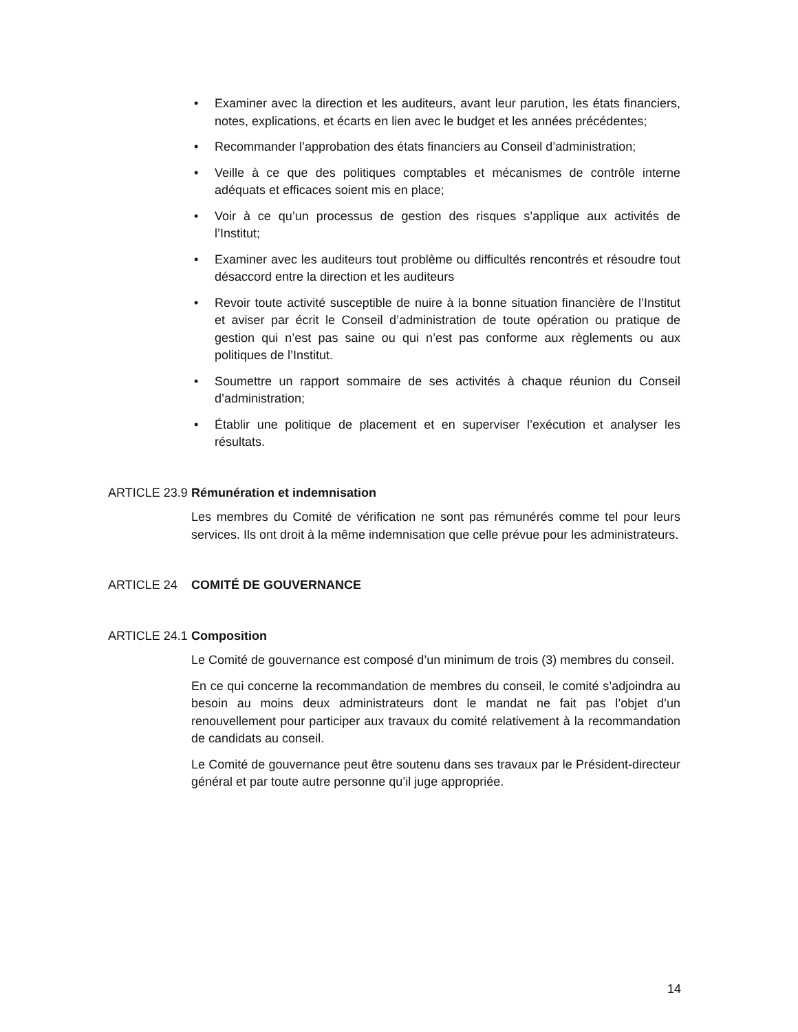• Examiner avec la direction et les auditeurs, avant leur parution, les états financiers, notes, explications, et écarts en lien avec le budget et les années précédentes;
• Recommander l’approbation des états financiers au Conseil d’administration;
• Veille à ce que des politiques comptables et mécanismes de contrôle interne adéquats et efficaces soient mis en place;
• Voir à ce qu’un processus de gestion des risques s’applique aux activités de l’Institut;
• Examiner avec les auditeurs tout problème ou difficultés rencontrés et résoudre tout désaccord entre la direction et les auditeurs
• Revoir toute activité susceptible de nuire à la bonne situation financière de l’Institut et aviser par écrit le Conseil d’administration de toute opération ou pratique de gestion qui n’est pas saine ou qui n’est pas conforme aux règlements ou aux politiques de l’Institut.
• Soumettre un rapport sommaire de ses activités à chaque réunion du Conseil d’administration;
• Établir une politique de placement et en superviser l’exécution et analyser les résultats.
ARTICLE 23.9 Rémunération et indemnisation
Les membres du Comité de vérification ne sont pas rémunérés comme tel pour leurs services. Ils ont droit à la même indemnisation que celle prévue pour les administrateurs.
ARTICLE 24 COMITÉ DE GOUVERNANCE
ARTICLE 24.1 Composition
Le Comité de gouvernance est composé d’un minimum de trois (3) membres du conseil.
En ce qui concerne la recommandation de membres du conseil, le comité s’adjoindra au besoin au moins deux administrateurs dont le mandat ne fait pas l’objet d’un renouvellement pour participer aux travaux du comité relativement à la recommandation de candidats au conseil.
Le Comité de gouvernance peut être soutenu dans ses travaux par le Président-directeur général et par toute autre personne qu’il juge appropriée.
14